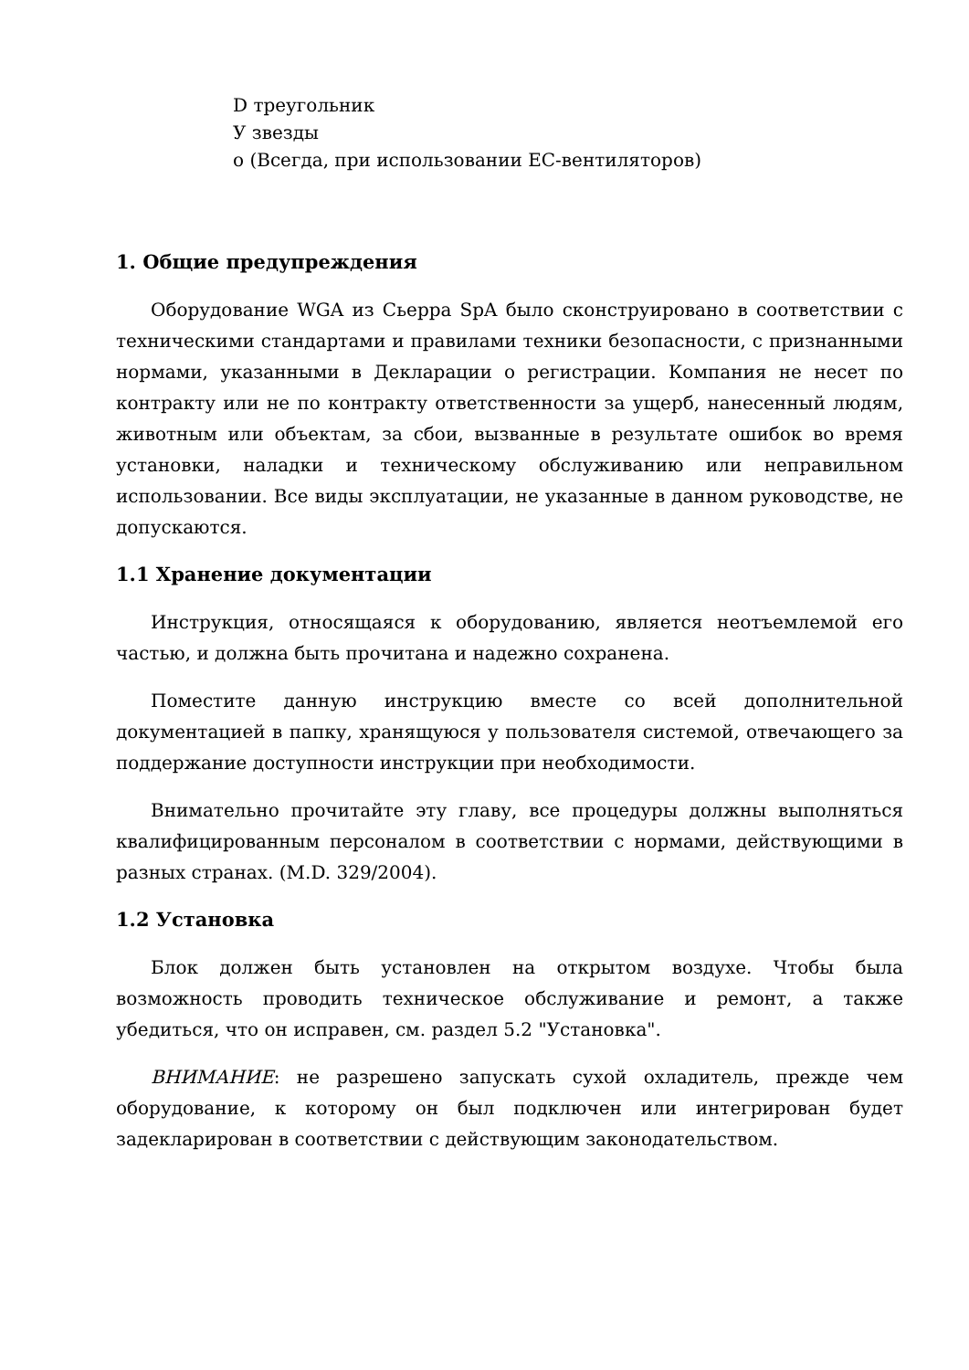D треугольник
У звезды
о (Всегда, при использовании ЕС-вентиляторов)
1. Общие предупреждения
Оборудование WGA из Сьерра SpA было сконструировано в соответствии с техническими стандартами и правилами техники безопасности, с признанными нормами, указанными в Декларации о регистрации. Компания не несет по контракту или не по контракту ответственности за ущерб, нанесенный людям, животным или объектам, за сбои, вызванные в результате ошибок во время установки, наладки и техническому обслуживанию или неправильном использовании. Все виды эксплуатации, не указанные в данном руководстве, не допускаются.
1.1 Хранение документации
Инструкция, относящаяся к оборудованию, является неотъемлемой его частью, и должна быть прочитана и надежно сохранена.
Поместите данную инструкцию вместе со всей дополнительной документацией в папку, хранящуюся у пользователя системой, отвечающего за поддержание доступности инструкции при необходимости.
Внимательно прочитайте эту главу, все процедуры должны выполняться квалифицированным персоналом в соответствии с нормами, действующими в разных странах. (M.D. 329/2004).
1.2 Установка
Блок должен быть установлен на открытом воздухе. Чтобы была возможность проводить техническое обслуживание и ремонт, а также убедиться, что он исправен, см. раздел 5.2 "Установка".
ВНИМАНИЕ: не разрешено запускать сухой охладитель, прежде чем оборудование, к которому он был подключен или интегрирован будет задекларирован в соответствии с действующим законодательством.